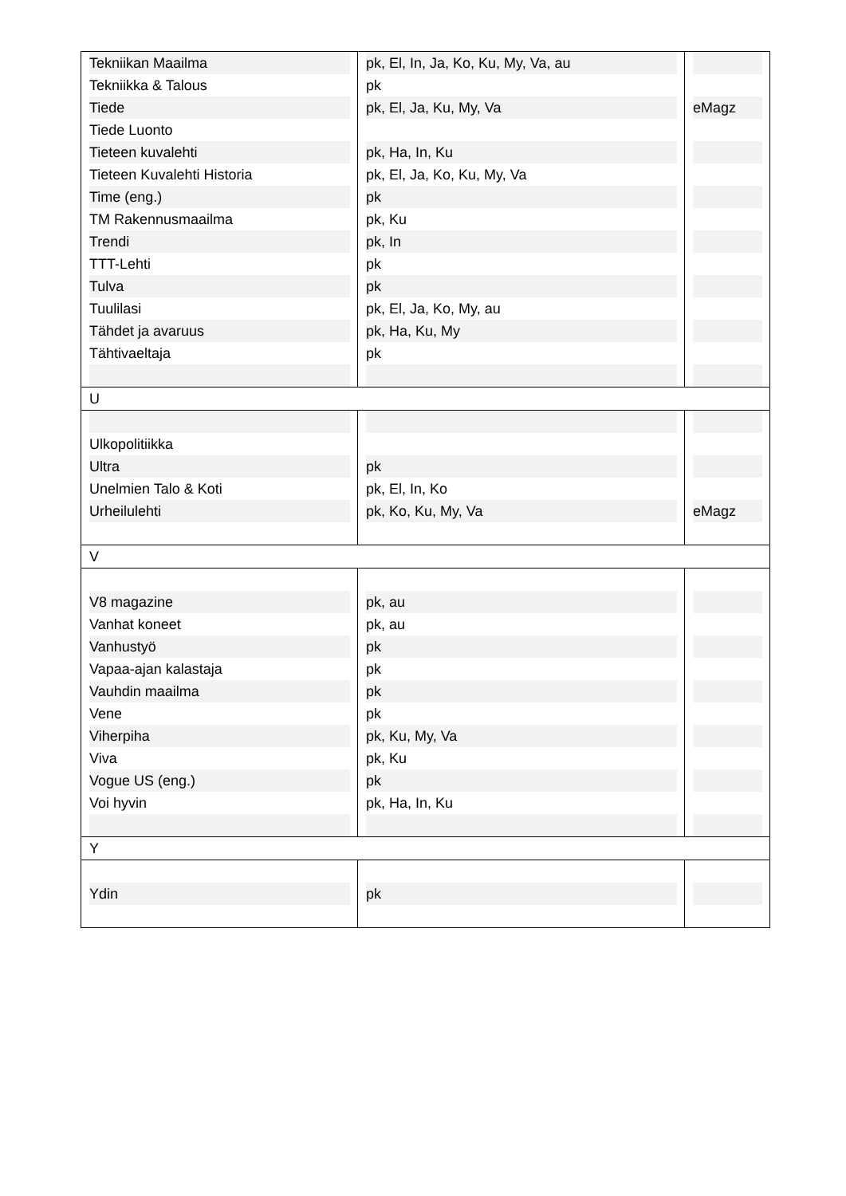| Tekniikan Maailma | pk, El, In, Ja, Ko, Ku, My, Va, au | |
| Tekniikka & Talous | pk | |
| Tiede | pk, El, Ja, Ku, My, Va | eMagz |
| Tiede Luonto | | |
| Tieteen kuvalehti | pk, Ha, In, Ku | |
| Tieteen Kuvalehti Historia | pk, El, Ja, Ko, Ku, My, Va | |
| Time (eng.) | pk | |
| TM Rakennusmaailma | pk, Ku | |
| Trendi | pk, In | |
| TTT-Lehti | pk | |
| Tulva | pk | |
| Tuulilasi | pk, El, Ja, Ko, My, au | |
| Tähdet ja avaruus | pk, Ha, Ku, My | |
| Tähtivaeltaja | pk | |
| U | | |
| Ulkopolitiikka | | |
| Ultra | pk | |
| Unelmien Talo & Koti | pk, El, In, Ko | |
| Urheilulehti | pk, Ko, Ku, My, Va | eMagz |
| V | | |
| V8 magazine | pk, au | |
| Vanhat koneet | pk, au | |
| Vanhustyö | pk | |
| Vapaa-ajan kalastaja | pk | |
| Vauhdin maailma | pk | |
| Vene | pk | |
| Viherpiha | pk, Ku, My, Va | |
| Viva | pk, Ku | |
| Vogue US (eng.) | pk | |
| Voi hyvin | pk, Ha, In, Ku | |
| Y | | |
| Ydin | pk | |